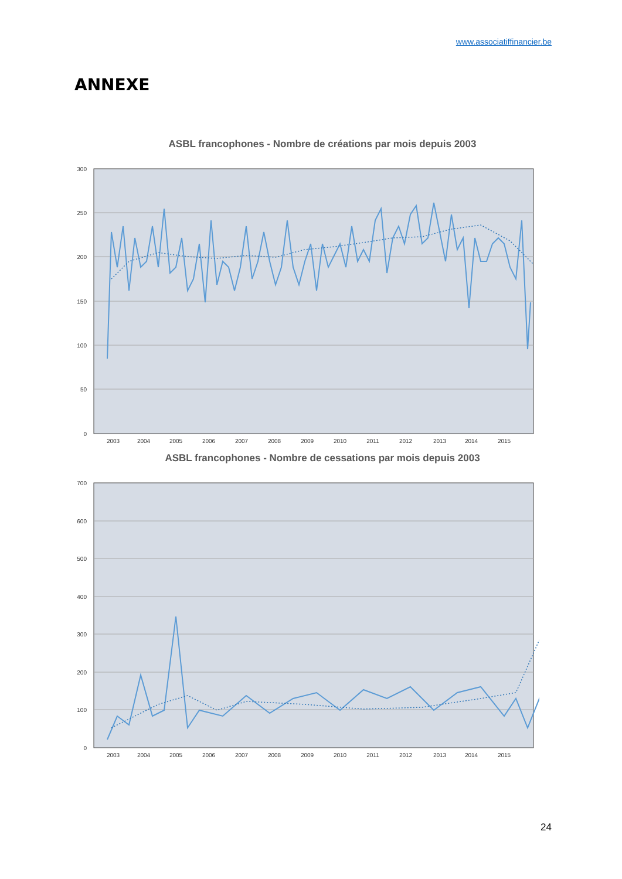www.associatiffinancier.be
ANNEXE
ASBL francophones - Nombre de créations par mois depuis 2003
300
250
200
150
100
50
0
2003
2004
2005
2006
2007
2008
2009
2010
2011
2012
2013
2014
2015
ASBL francophones - Nombre de cessations par mois depuis 2003
700
600
500
400
300
200
100
0
2003
2004
2005
2006
2007
2008
2009
2010
2011
2012
2013
2014
2015
24